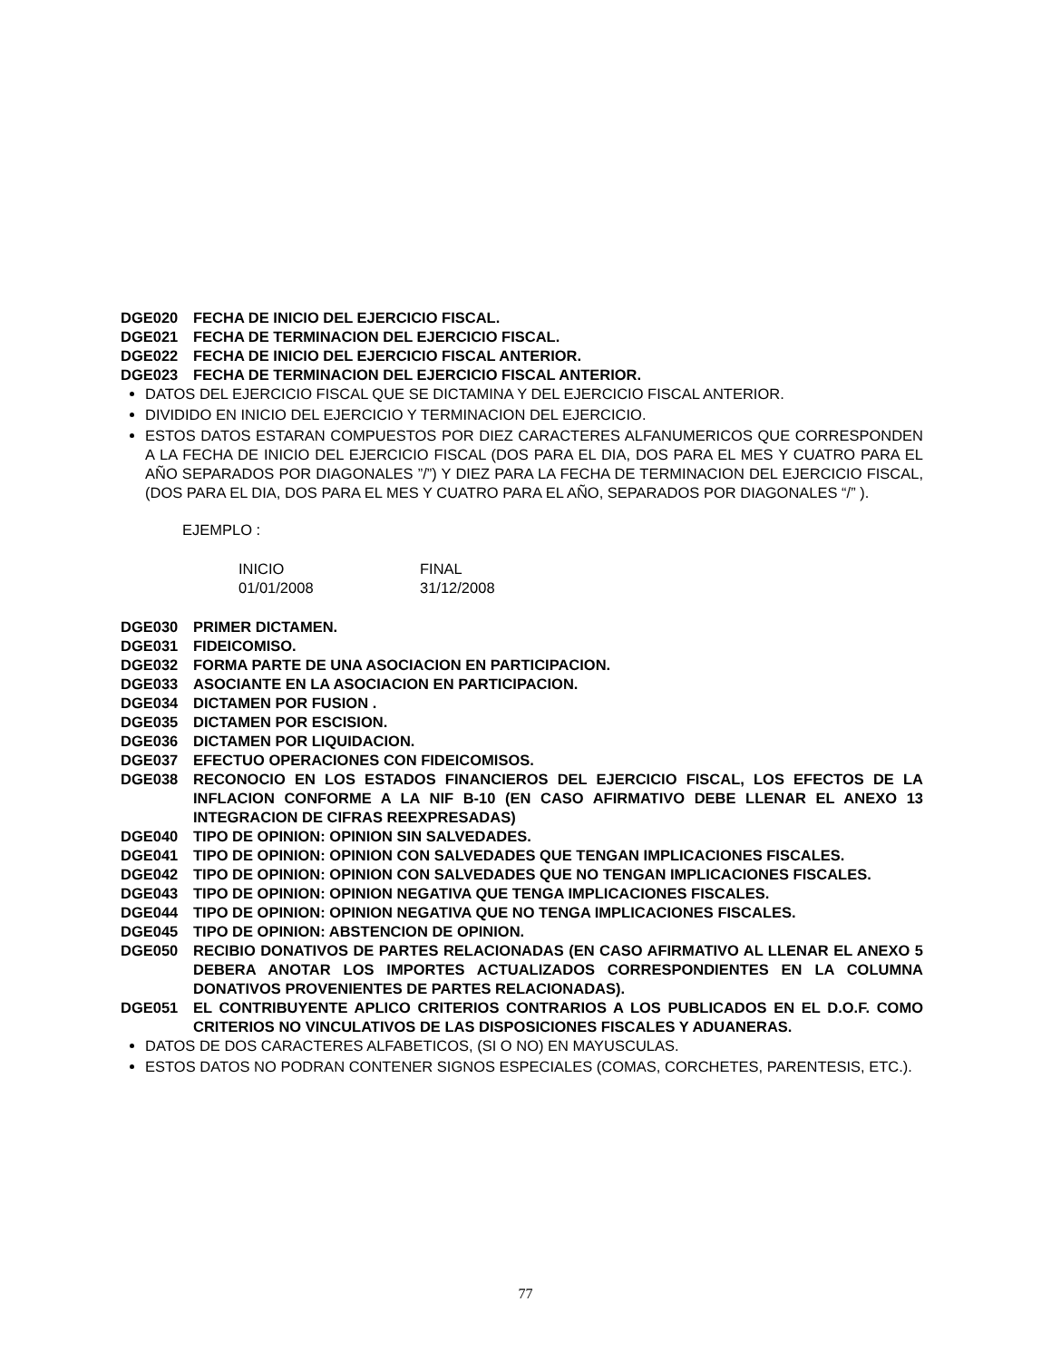DGE020 FECHA DE INICIO DEL EJERCICIO FISCAL.
DGE021 FECHA DE TERMINACION DEL EJERCICIO FISCAL.
DGE022 FECHA DE INICIO DEL EJERCICIO FISCAL ANTERIOR.
DGE023 FECHA DE TERMINACION DEL EJERCICIO FISCAL ANTERIOR.
DATOS DEL EJERCICIO FISCAL QUE SE DICTAMINA Y DEL EJERCICIO FISCAL ANTERIOR.
DIVIDIDO EN INICIO DEL EJERCICIO Y TERMINACION DEL EJERCICIO.
ESTOS DATOS ESTARAN COMPUESTOS POR DIEZ CARACTERES ALFANUMERICOS QUE CORRESPONDEN A LA FECHA DE INICIO DEL EJERCICIO FISCAL (DOS PARA EL DIA, DOS PARA EL MES Y CUATRO PARA EL AÑO SEPARADOS POR DIAGONALES ”/”) Y DIEZ PARA LA FECHA DE TERMINACION DEL EJERCICIO FISCAL, (DOS PARA EL DIA, DOS PARA EL MES Y CUATRO PARA EL AÑO, SEPARADOS POR DIAGONALES “/” ).
EJEMPLO :
| INICIO | FINAL |
| 01/01/2008 | 31/12/2008 |
DGE030 PRIMER DICTAMEN.
DGE031 FIDEICOMISO.
DGE032 FORMA PARTE DE UNA ASOCIACION EN PARTICIPACION.
DGE033 ASOCIANTE EN LA ASOCIACION EN PARTICIPACION.
DGE034 DICTAMEN POR FUSION .
DGE035 DICTAMEN POR ESCISION.
DGE036 DICTAMEN POR LIQUIDACION.
DGE037 EFECTUO OPERACIONES CON FIDEICOMISOS.
DGE038 RECONOCIO EN LOS ESTADOS FINANCIEROS DEL EJERCICIO FISCAL, LOS EFECTOS DE LA INFLACION CONFORME A LA NIF B-10 (EN CASO AFIRMATIVO DEBE LLENAR EL ANEXO 13 INTEGRACION DE CIFRAS REEXPRESADAS)
DGE040 TIPO DE OPINION: OPINION SIN SALVEDADES.
DGE041 TIPO DE OPINION: OPINION CON SALVEDADES QUE TENGAN IMPLICACIONES FISCALES.
DGE042 TIPO DE OPINION: OPINION CON SALVEDADES QUE NO TENGAN IMPLICACIONES FISCALES.
DGE043 TIPO DE OPINION: OPINION NEGATIVA QUE TENGA IMPLICACIONES FISCALES.
DGE044 TIPO DE OPINION: OPINION NEGATIVA QUE NO TENGA IMPLICACIONES FISCALES.
DGE045 TIPO DE OPINION: ABSTENCION DE OPINION.
DGE050 RECIBIO DONATIVOS DE PARTES RELACIONADAS (EN CASO AFIRMATIVO AL LLENAR EL ANEXO 5 DEBERA ANOTAR LOS IMPORTES ACTUALIZADOS CORRESPONDIENTES EN LA COLUMNA DONATIVOS PROVENIENTES DE PARTES RELACIONADAS).
DGE051 EL CONTRIBUYENTE APLICO CRITERIOS CONTRARIOS A LOS PUBLICADOS EN EL D.O.F. COMO CRITERIOS NO VINCULATIVOS DE LAS DISPOSICIONES FISCALES Y ADUANERAS.
DATOS DE DOS CARACTERES ALFABETICOS, (SI O NO) EN MAYUSCULAS.
ESTOS DATOS NO PODRAN CONTENER SIGNOS ESPECIALES (COMAS, CORCHETES, PARENTESIS, ETC.).
77